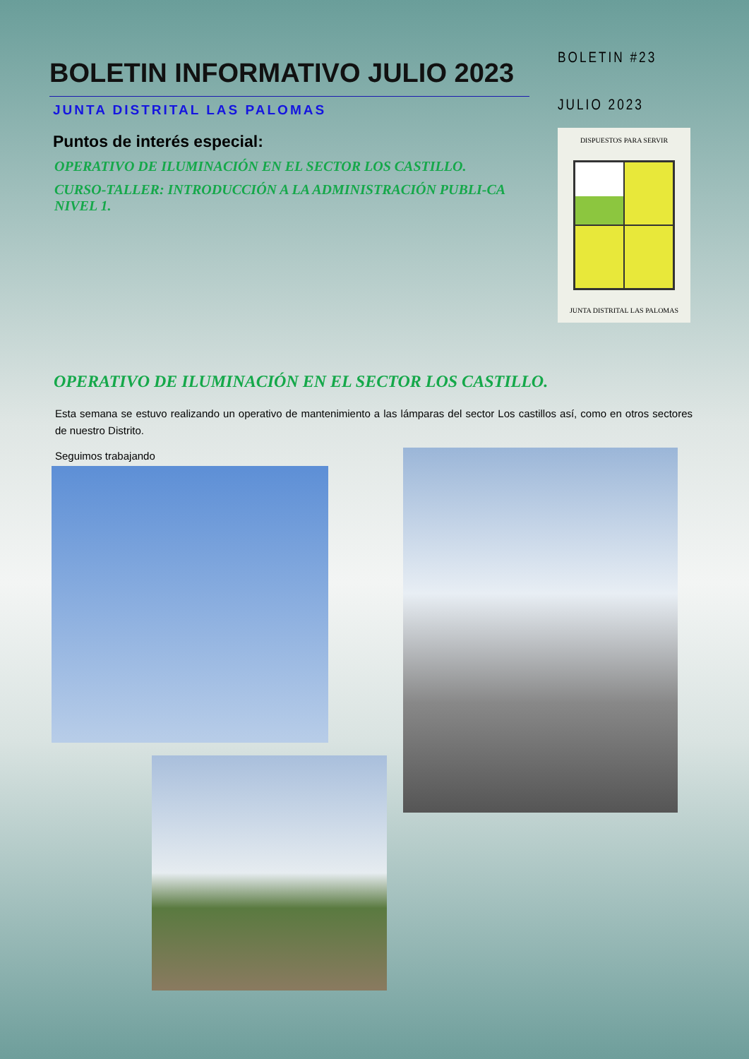BOLETIN INFORMATIVO JULIO 2023
JUNTA DISTRITAL LAS PALOMAS
Puntos de interés especial:
OPERATIVO DE ILUMINACIÓN EN EL SECTOR LOS CASTILLO.
CURSO-TALLER: INTRODUCCIÓN A LA ADMINISTRACIÓN PUBLI-CA NIVEL 1.
BOLETIN #23
JULIO 2023
DISPUESTOS PARA SERVIR
JUNTA DISTRITAL LAS PALOMAS
OPERATIVO DE ILUMINACIÓN EN EL SECTOR LOS CASTILLO.
Esta semana se estuvo realizando un operativo de mantenimiento a las lámparas del sector Los castillos así, como en otros sectores de nuestro Distrito.
Seguimos trabajando